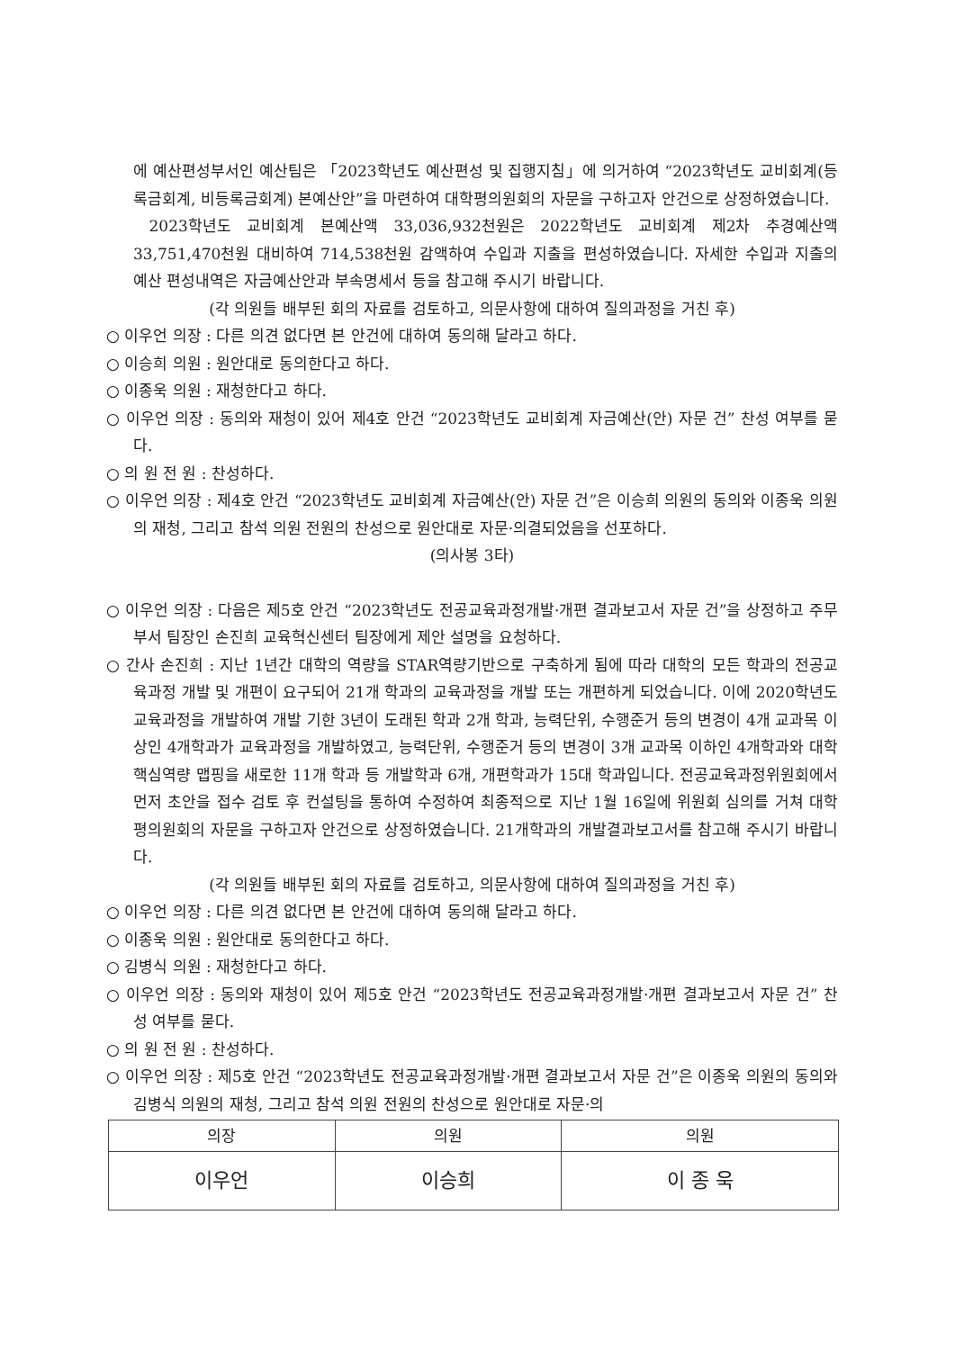에 예산편성부서인 예산팀은 「2023학년도 예산편성 및 집행지침」에 의거하여 “2023학년도 교비회계(등록금회계, 비등록금회계) 본예산안”을 마련하여 대학평의원회의 자문을 구하고자 안건으로 상정하였습니다.
2023학년도 교비회계 본예산액 33,036,932천원은 2022학년도 교비회계 제2차 추경예산액 33,751,470천원 대비하여 714,538천원 감액하여 수입과 지출을 편성하였습니다. 자세한 수입과 지출의 예산 편성내역은 자금예산안과 부속명세서 등을 참고해 주시기 바랍니다.
(각 의원들 배부된 회의 자료를 검토하고, 의문사항에 대하여 질의과정을 거친 후)
○ 이우언 의장 : 다른 의견 없다면 본 안건에 대하여 동의해 달라고 하다.
○ 이승희 의원 : 원안대로 동의한다고 하다.
○ 이종욱 의원 : 재청한다고 하다.
○ 이우언 의장 : 동의와 재청이 있어 제4호 안건 “2023학년도 교비회계 자금예산(안) 자문 건” 찬성 여부를 묻다.
○ 의 원 전 원 : 찬성하다.
○ 이우언 의장 : 제4호 안건 “2023학년도 교비회계 자금예산(안) 자문 건”은 이승희 의원의 동의와 이종욱 의원의 재청, 그리고 참석 의원 전원의 찬성으로 원안대로 자문·의결되었음을 선포하다.
(의사봉 3타)
○ 이우언 의장 : 다음은 제5호 안건 “2023학년도 전공교육과정개발·개편 결과보고서 자문 건”을 상정하고 주무부서 팀장인 손진희 교육혁신센터 팀장에게 제안 설명을 요청하다.
○ 간사 손진희 : 지난 1년간 대학의 역량을 STAR역량기반으로 구축하게 됨에 따라 대학의 모든 학과의 전공교육과정 개발 및 개편이 요구되어 21개 학과의 교육과정을 개발 또는 개편하게 되었습니다. 이에 2020학년도 교육과정을 개발하여 개발 기한 3년이 도래된 학과 2개 학과, 능력단위, 수행준거 등의 변경이 4개 교과목 이상인 4개학과가 교육과정을 개발하였고, 능력단위, 수행준거 등의 변경이 3개 교과목 이하인 4개학과와 대학핵심역량 맵핑을 새로한 11개 학과 등 개발학과 6개, 개편학과가 15대 학과입니다. 전공교육과정위원회에서 먼저 초안을 접수 검토 후 컨설팅을 통하여 수정하여 최종적으로 지난 1월 16일에 위원회 심의를 거쳐 대학평의원회의 자문을 구하고자 안건으로 상정하였습니다. 21개학과의 개발결과보고서를 참고해 주시기 바랍니다.
(각 의원들 배부된 회의 자료를 검토하고, 의문사항에 대하여 질의과정을 거친 후)
○ 이우언 의장 : 다른 의견 없다면 본 안건에 대하여 동의해 달라고 하다.
○ 이종욱 의원 : 원안대로 동의한다고 하다.
○ 김병식 의원 : 재청한다고 하다.
○ 이우언 의장 : 동의와 재청이 있어 제5호 안건 “2023학년도 전공교육과정개발·개편 결과보고서 자문 건” 찬성 여부를 묻다.
○ 의 원 전 원 : 찬성하다.
○ 이우언 의장 : 제5호 안건 “2023학년도 전공교육과정개발·개편 결과보고서 자문 건”은 이종욱 의원의 동의와 김병식 의원의 재청, 그리고 참석 의원 전원의 찬성으로 원안대로 자문·의
| 의장 | 의원 | 의원 |
| --- | --- | --- |
| 이우언 | 이승희 | 이 종 욱 |